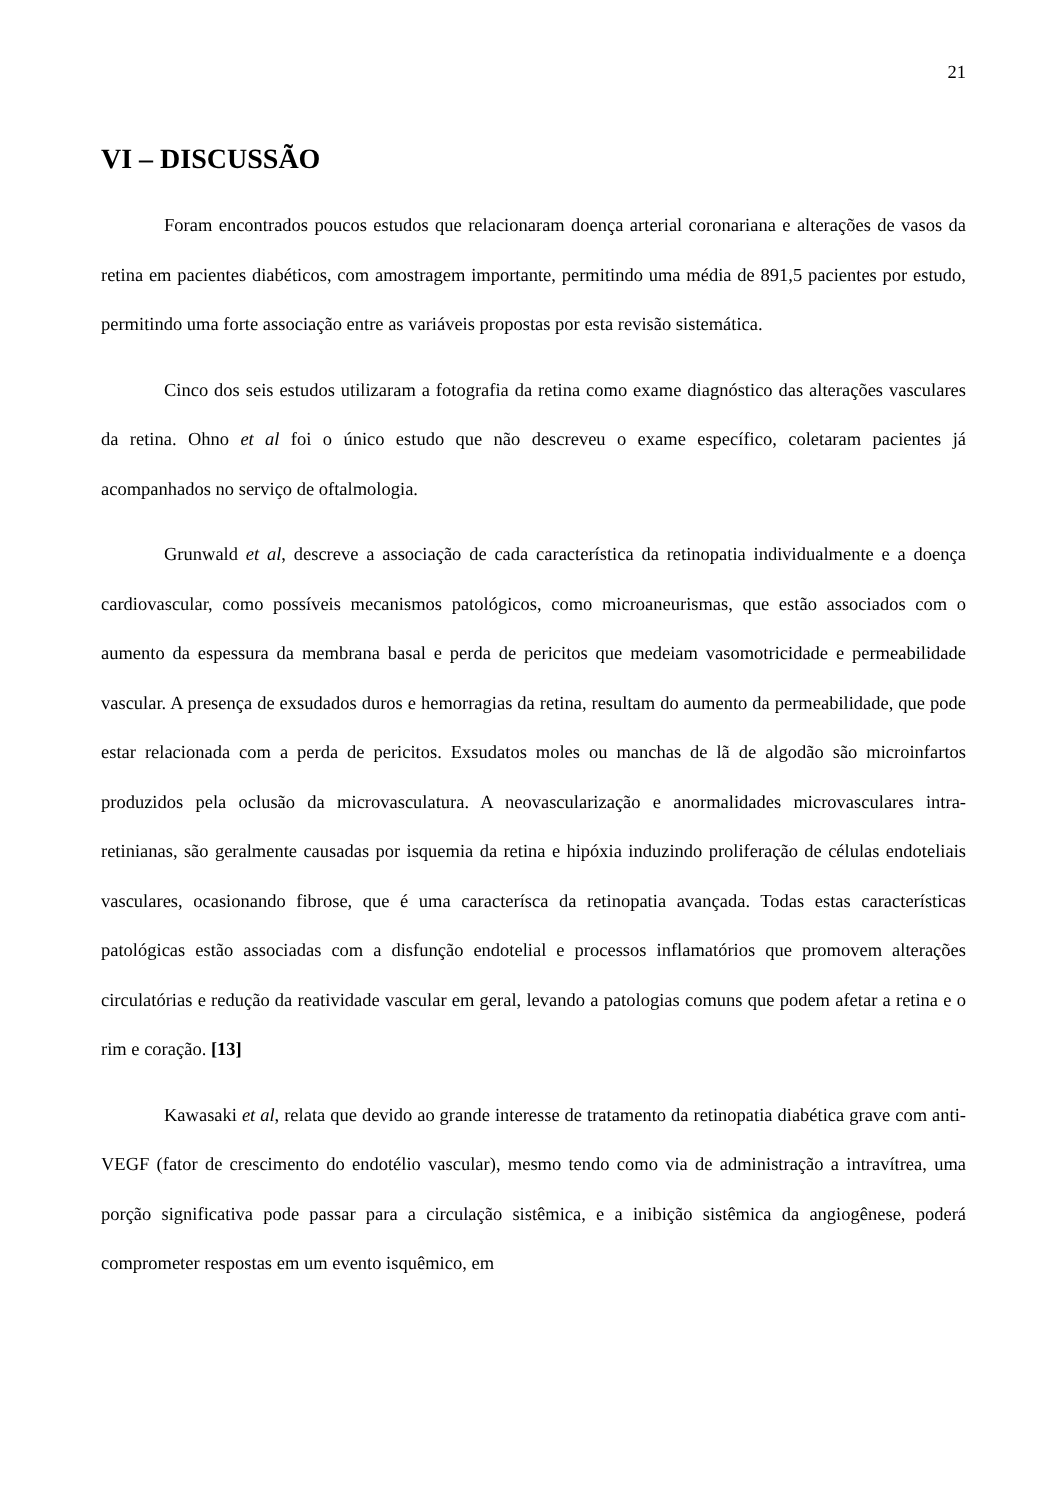21
VI – DISCUSSÃO
Foram encontrados poucos estudos que relacionaram doença arterial coronariana e alterações de vasos da retina em pacientes diabéticos, com amostragem importante, permitindo uma média de 891,5 pacientes por estudo, permitindo uma forte associação entre as variáveis propostas por esta revisão sistemática.
Cinco dos seis estudos utilizaram a fotografia da retina como exame diagnóstico das alterações vasculares da retina. Ohno et al foi o único estudo que não descreveu o exame específico, coletaram pacientes já acompanhados no serviço de oftalmologia.
Grunwald et al, descreve a associação de cada característica da retinopatia individualmente e a doença cardiovascular, como possíveis mecanismos patológicos, como microaneurismas, que estão associados com o aumento da espessura da membrana basal e perda de pericitos que medeiam vasomotricidade e permeabilidade vascular. A presença de exsudados duros e hemorragias da retina, resultam do aumento da permeabilidade, que pode estar relacionada com a perda de pericitos. Exsudatos moles ou manchas de lã de algodão são microinfartos produzidos pela oclusão da microvasculatura. A neovascularização e anormalidades microvasculares intra-retinianas, são geralmente causadas por isquemia da retina e hipóxia induzindo proliferação de células endoteliais vasculares, ocasionando fibrose, que é uma caracterísca da retinopatia avançada. Todas estas características patológicas estão associadas com a disfunção endotelial e processos inflamatórios que promovem alterações circulatórias e redução da reatividade vascular em geral, levando a patologias comuns que podem afetar a retina e o rim e coração. [13]
Kawasaki et al, relata que devido ao grande interesse de tratamento da retinopatia diabética grave com anti-VEGF (fator de crescimento do endotélio vascular), mesmo tendo como via de administração a intravítrea, uma porção significativa pode passar para a circulação sistêmica, e a inibição sistêmica da angiogênese, poderá comprometer respostas em um evento isquêmico, em